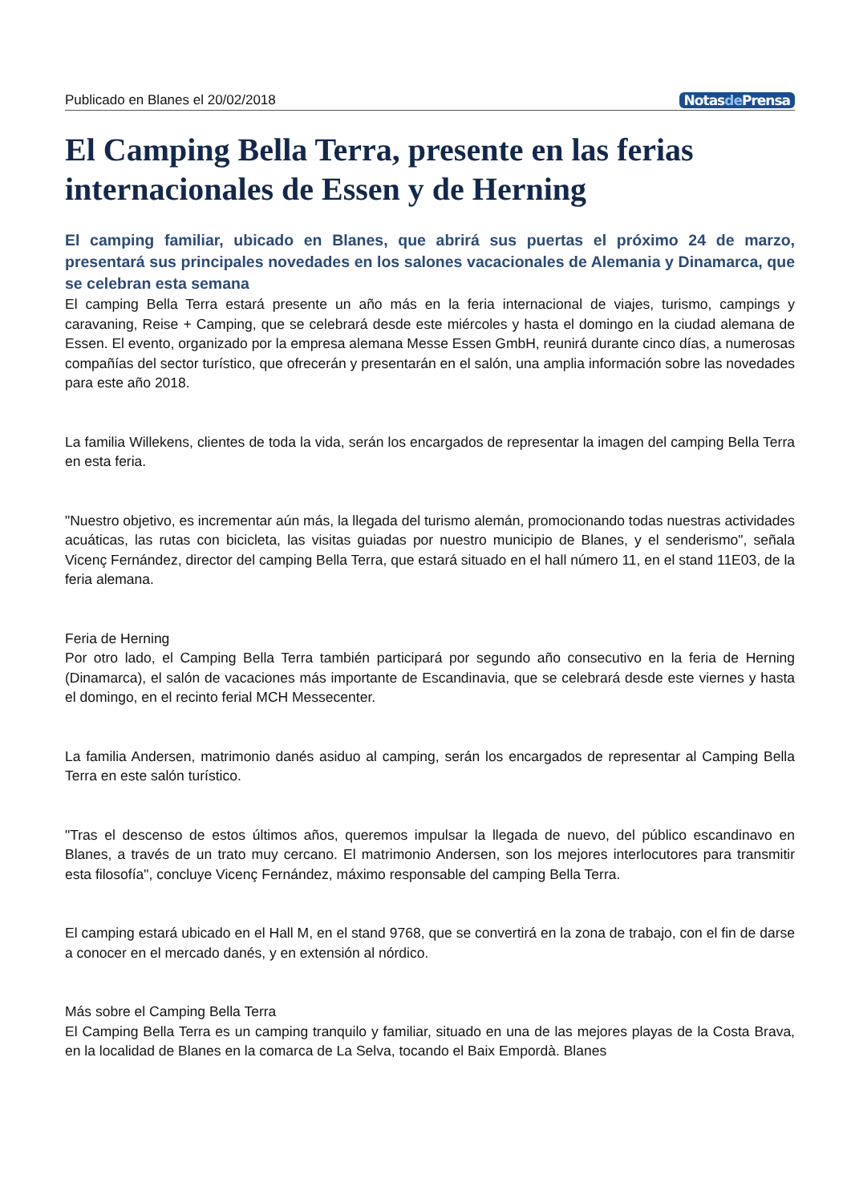Publicado en Blanes el 20/02/2018 Notasde Prensa
El Camping Bella Terra, presente en las ferias internacionales de Essen y de Herning
El camping familiar, ubicado en Blanes, que abrirá sus puertas el próximo 24 de marzo, presentará sus principales novedades en los salones vacacionales de Alemania y Dinamarca, que se celebran esta semana
El camping Bella Terra estará presente un año más en la feria internacional de viajes, turismo, campings y caravaning, Reise + Camping, que se celebrará desde este miércoles y hasta el domingo en la ciudad alemana de Essen. El evento, organizado por la empresa alemana Messe Essen GmbH, reunirá durante cinco días, a numerosas compañías del sector turístico, que ofrecerán y presentarán en el salón, una amplia información sobre las novedades para este año 2018.
La familia Willekens, clientes de toda la vida, serán los encargados de representar la imagen del camping Bella Terra en esta feria.
"Nuestro objetivo, es incrementar aún más, la llegada del turismo alemán, promocionando todas nuestras actividades acuáticas, las rutas con bicicleta, las visitas guiadas por nuestro municipio de Blanes, y el senderismo", señala Vicenç Fernández, director del camping Bella Terra, que estará situado en el hall número 11, en el stand 11E03, de la feria alemana.
Feria de Herning
Por otro lado, el Camping Bella Terra también participará por segundo año consecutivo en la feria de Herning (Dinamarca), el salón de vacaciones más importante de Escandinavia, que se celebrará desde este viernes y hasta el domingo, en el recinto ferial MCH Messecenter.
La familia Andersen, matrimonio danés asiduo al camping, serán los encargados de representar al Camping Bella Terra en este salón turístico.
"Tras el descenso de estos últimos años, queremos impulsar la llegada de nuevo, del público escandinavo en Blanes, a través de un trato muy cercano. El matrimonio Andersen, son los mejores interlocutores para transmitir esta filosofía", concluye Vicenç Fernández, máximo responsable del camping Bella Terra.
El camping estará ubicado en el Hall M, en el stand 9768, que se convertirá en la zona de trabajo, con el fin de darse a conocer en el mercado danés, y en extensión al nórdico.
Más sobre el Camping Bella Terra
El Camping Bella Terra es un camping tranquilo y familiar, situado en una de las mejores playas de la Costa Brava, en la localidad de Blanes en la comarca de La Selva, tocando el Baix Empordà. Blanes